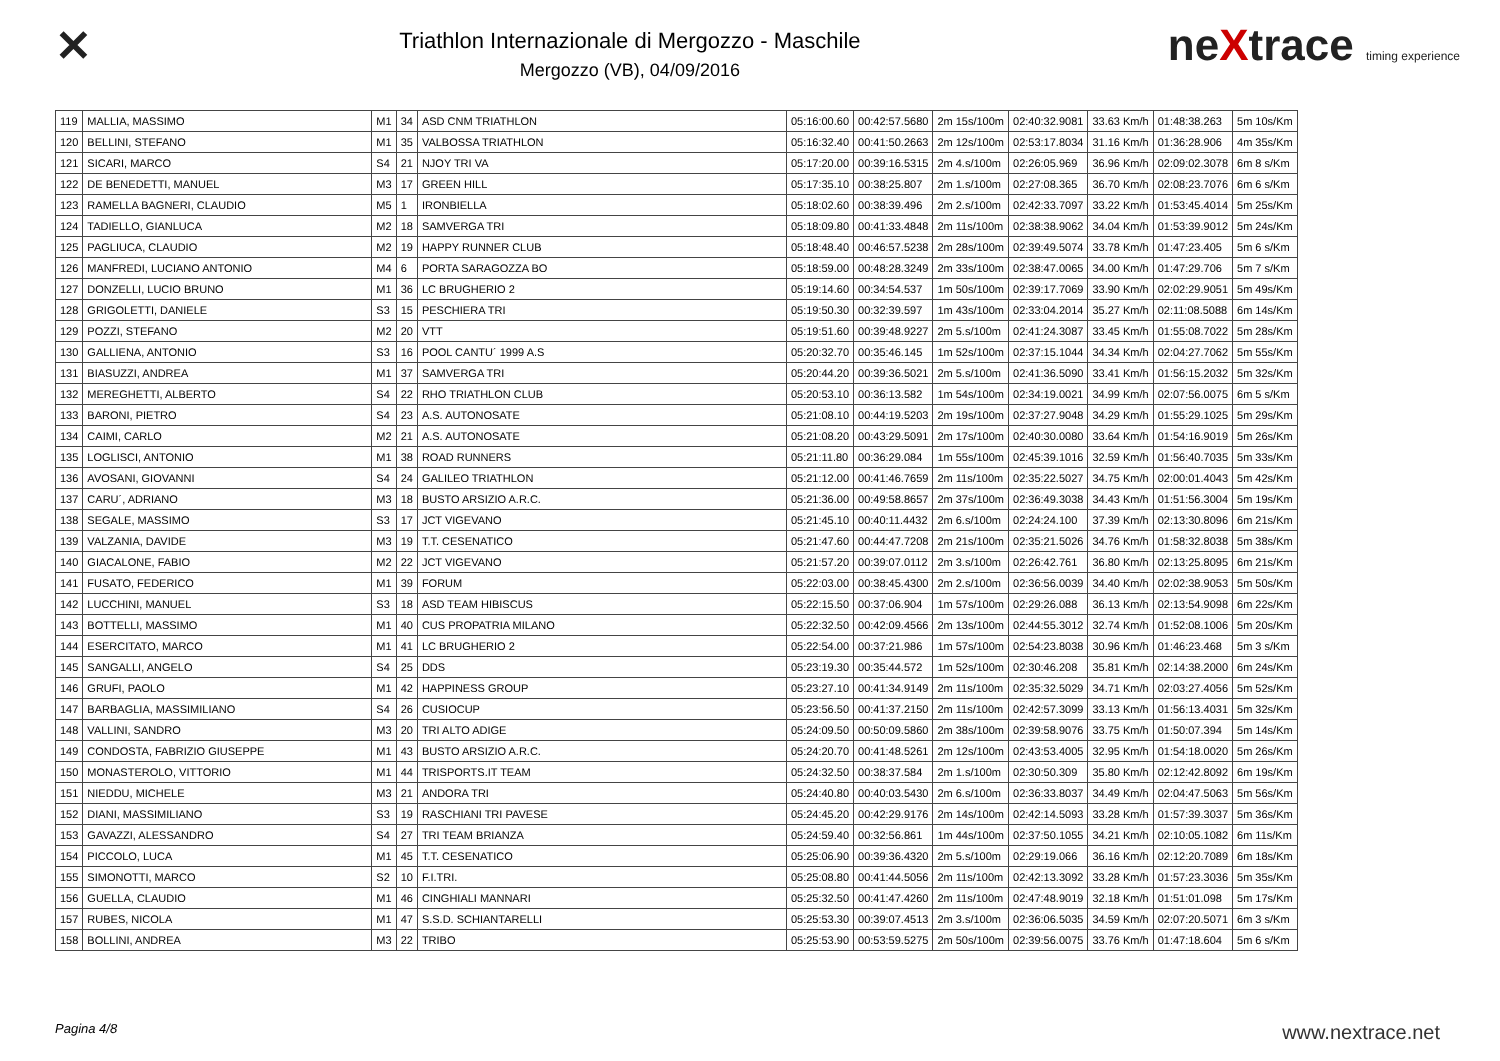✕
Triathlon Internazionale di Mergozzo - Maschile
Mergozzo (VB), 04/09/2016
neXtrace timing experience
| 119 | MALLIA, MASSIMO | M1 | 34 | ASD CNM TRIATHLON | 05:16:00.60 | 00:42:57.5680 | 2m 15s/100m | 02:40:32.9081 | 33.63 Km/h | 01:48:38.263 | 5m 10s/Km |
| 120 | BELLINI, STEFANO | M1 | 35 | VALBOSSA TRIATHLON | 05:16:32.40 | 00:41:50.2663 | 2m 12s/100m | 02:53:17.8034 | 31.16 Km/h | 01:36:28.906 | 4m 35s/Km |
| 121 | SICARI, MARCO | S4 | 21 | NJOY TRI VA | 05:17:20.00 | 00:39:16.5315 | 2m 4.s/100m | 02:26:05.969 | 36.96 Km/h | 02:09:02.3078 | 6m 8 s/Km |
| 122 | DE BENEDETTI, MANUEL | M3 | 17 | GREEN HILL | 05:17:35.10 | 00:38:25.807 | 2m 1.s/100m | 02:27:08.365 | 36.70 Km/h | 02:08:23.7076 | 6m 6 s/Km |
| 123 | RAMELLA BAGNERI, CLAUDIO | M5 | 1 | IRONBIELLA | 05:18:02.60 | 00:38:39.496 | 2m 2.s/100m | 02:42:33.7097 | 33.22 Km/h | 01:53:45.4014 | 5m 25s/Km |
| 124 | TADIELLO, GIANLUCA | M2 | 18 | SAMVERGA TRI | 05:18:09.80 | 00:41:33.4848 | 2m 11s/100m | 02:38:38.9062 | 34.04 Km/h | 01:53:39.9012 | 5m 24s/Km |
| 125 | PAGLIUCA, CLAUDIO | M2 | 19 | HAPPY RUNNER CLUB | 05:18:48.40 | 00:46:57.5238 | 2m 28s/100m | 02:39:49.5074 | 33.78 Km/h | 01:47:23.405 | 5m 6 s/Km |
| 126 | MANFREDI, LUCIANO ANTONIO | M4 | 6 | PORTA SARAGOZZA BO | 05:18:59.00 | 00:48:28.3249 | 2m 33s/100m | 02:38:47.0065 | 34.00 Km/h | 01:47:29.706 | 5m 7 s/Km |
| 127 | DONZELLI, LUCIO BRUNO | M1 | 36 | LC BRUGHERIO 2 | 05:19:14.60 | 00:34:54.537 | 1m 50s/100m | 02:39:17.7069 | 33.90 Km/h | 02:02:29.9051 | 5m 49s/Km |
| 128 | GRIGOLETTI, DANIELE | S3 | 15 | PESCHIERA TRI | 05:19:50.30 | 00:32:39.597 | 1m 43s/100m | 02:33:04.2014 | 35.27 Km/h | 02:11:08.5088 | 6m 14s/Km |
| 129 | POZZI, STEFANO | M2 | 20 | VTT | 05:19:51.60 | 00:39:48.9227 | 2m 5.s/100m | 02:41:24.3087 | 33.45 Km/h | 01:55:08.7022 | 5m 28s/Km |
| 130 | GALLIENA, ANTONIO | S3 | 16 | POOL CANTU´ 1999 A.S | 05:20:32.70 | 00:35:46.145 | 1m 52s/100m | 02:37:15.1044 | 34.34 Km/h | 02:04:27.7062 | 5m 55s/Km |
| 131 | BIASUZZI, ANDREA | M1 | 37 | SAMVERGA TRI | 05:20:44.20 | 00:39:36.5021 | 2m 5.s/100m | 02:41:36.5090 | 33.41 Km/h | 01:56:15.2032 | 5m 32s/Km |
| 132 | MEREGHETTI, ALBERTO | S4 | 22 | RHO TRIATHLON CLUB | 05:20:53.10 | 00:36:13.582 | 1m 54s/100m | 02:34:19.0021 | 34.99 Km/h | 02:07:56.0075 | 6m 5 s/Km |
| 133 | BARONI, PIETRO | S4 | 23 | A.S. AUTONOSATE | 05:21:08.10 | 00:44:19.5203 | 2m 19s/100m | 02:37:27.9048 | 34.29 Km/h | 01:55:29.1025 | 5m 29s/Km |
| 134 | CAIMI, CARLO | M2 | 21 | A.S. AUTONOSATE | 05:21:08.20 | 00:43:29.5091 | 2m 17s/100m | 02:40:30.0080 | 33.64 Km/h | 01:54:16.9019 | 5m 26s/Km |
| 135 | LOGLISCI, ANTONIO | M1 | 38 | ROAD RUNNERS | 05:21:11.80 | 00:36:29.084 | 1m 55s/100m | 02:45:39.1016 | 32.59 Km/h | 01:56:40.7035 | 5m 33s/Km |
| 136 | AVOSANI, GIOVANNI | S4 | 24 | GALILEO TRIATHLON | 05:21:12.00 | 00:41:46.7659 | 2m 11s/100m | 02:35:22.5027 | 34.75 Km/h | 02:00:01.4043 | 5m 42s/Km |
| 137 | CARU´, ADRIANO | M3 | 18 | BUSTO ARSIZIO A.R.C. | 05:21:36.00 | 00:49:58.8657 | 2m 37s/100m | 02:36:49.3038 | 34.43 Km/h | 01:51:56.3004 | 5m 19s/Km |
| 138 | SEGALE, MASSIMO | S3 | 17 | JCT VIGEVANO | 05:21:45.10 | 00:40:11.4432 | 2m 6.s/100m | 02:24:24.100 | 37.39 Km/h | 02:13:30.8096 | 6m 21s/Km |
| 139 | VALZANIA, DAVIDE | M3 | 19 | T.T. CESENATICO | 05:21:47.60 | 00:44:47.7208 | 2m 21s/100m | 02:35:21.5026 | 34.76 Km/h | 01:58:32.8038 | 5m 38s/Km |
| 140 | GIACALONE, FABIO | M2 | 22 | JCT VIGEVANO | 05:21:57.20 | 00:39:07.0112 | 2m 3.s/100m | 02:26:42.761 | 36.80 Km/h | 02:13:25.8095 | 6m 21s/Km |
| 141 | FUSATO, FEDERICO | M1 | 39 | FORUM | 05:22:03.00 | 00:38:45.4300 | 2m 2.s/100m | 02:36:56.0039 | 34.40 Km/h | 02:02:38.9053 | 5m 50s/Km |
| 142 | LUCCHINI, MANUEL | S3 | 18 | ASD TEAM HIBISCUS | 05:22:15.50 | 00:37:06.904 | 1m 57s/100m | 02:29:26.088 | 36.13 Km/h | 02:13:54.9098 | 6m 22s/Km |
| 143 | BOTTELLI, MASSIMO | M1 | 40 | CUS PROPATRIA MILANO | 05:22:32.50 | 00:42:09.4566 | 2m 13s/100m | 02:44:55.3012 | 32.74 Km/h | 01:52:08.1006 | 5m 20s/Km |
| 144 | ESERCITATO, MARCO | M1 | 41 | LC BRUGHERIO 2 | 05:22:54.00 | 00:37:21.986 | 1m 57s/100m | 02:54:23.8038 | 30.96 Km/h | 01:46:23.468 | 5m 3 s/Km |
| 145 | SANGALLI, ANGELO | S4 | 25 | DDS | 05:23:19.30 | 00:35:44.572 | 1m 52s/100m | 02:30:46.208 | 35.81 Km/h | 02:14:38.2000 | 6m 24s/Km |
| 146 | GRUFI, PAOLO | M1 | 42 | HAPPINESS GROUP | 05:23:27.10 | 00:41:34.9149 | 2m 11s/100m | 02:35:32.5029 | 34.71 Km/h | 02:03:27.4056 | 5m 52s/Km |
| 147 | BARBAGLIA, MASSIMILIANO | S4 | 26 | CUSIOCUP | 05:23:56.50 | 00:41:37.2150 | 2m 11s/100m | 02:42:57.3099 | 33.13 Km/h | 01:56:13.4031 | 5m 32s/Km |
| 148 | VALLINI, SANDRO | M3 | 20 | TRI ALTO ADIGE | 05:24:09.50 | 00:50:09.5860 | 2m 38s/100m | 02:39:58.9076 | 33.75 Km/h | 01:50:07.394 | 5m 14s/Km |
| 149 | CONDOSTA, FABRIZIO GIUSEPPE | M1 | 43 | BUSTO ARSIZIO A.R.C. | 05:24:20.70 | 00:41:48.5261 | 2m 12s/100m | 02:43:53.4005 | 32.95 Km/h | 01:54:18.0020 | 5m 26s/Km |
| 150 | MONASTEROLO, VITTORIO | M1 | 44 | TRISPORTS.IT TEAM | 05:24:32.50 | 00:38:37.584 | 2m 1.s/100m | 02:30:50.309 | 35.80 Km/h | 02:12:42.8092 | 6m 19s/Km |
| 151 | NIEDDU, MICHELE | M3 | 21 | ANDORA TRI | 05:24:40.80 | 00:40:03.5430 | 2m 6.s/100m | 02:36:33.8037 | 34.49 Km/h | 02:04:47.5063 | 5m 56s/Km |
| 152 | DIANI, MASSIMILIANO | S3 | 19 | RASCHIANI TRI PAVESE | 05:24:45.20 | 00:42:29.9176 | 2m 14s/100m | 02:42:14.5093 | 33.28 Km/h | 01:57:39.3037 | 5m 36s/Km |
| 153 | GAVAZZI, ALESSANDRO | S4 | 27 | TRI TEAM BRIANZA | 05:24:59.40 | 00:32:56.861 | 1m 44s/100m | 02:37:50.1055 | 34.21 Km/h | 02:10:05.1082 | 6m 11s/Km |
| 154 | PICCOLO, LUCA | M1 | 45 | T.T. CESENATICO | 05:25:06.90 | 00:39:36.4320 | 2m 5.s/100m | 02:29:19.066 | 36.16 Km/h | 02:12:20.7089 | 6m 18s/Km |
| 155 | SIMONOTTI, MARCO | S2 | 10 | F.I.TRI. | 05:25:08.80 | 00:41:44.5056 | 2m 11s/100m | 02:42:13.3092 | 33.28 Km/h | 01:57:23.3036 | 5m 35s/Km |
| 156 | GUELLA, CLAUDIO | M1 | 46 | CINGHIALI MANNARI | 05:25:32.50 | 00:41:47.4260 | 2m 11s/100m | 02:47:48.9019 | 32.18 Km/h | 01:51:01.098 | 5m 17s/Km |
| 157 | RUBES, NICOLA | M1 | 47 | S.S.D. SCHIANTARELLI | 05:25:53.30 | 00:39:07.4513 | 2m 3.s/100m | 02:36:06.5035 | 34.59 Km/h | 02:07:20.5071 | 6m 3 s/Km |
| 158 | BOLLINI, ANDREA | M3 | 22 | TRIBO | 05:25:53.90 | 00:53:59.5275 | 2m 50s/100m | 02:39:56.0075 | 33.76 Km/h | 01:47:18.604 | 5m 6 s/Km |
Pagina 4/8 www.nextrace.net